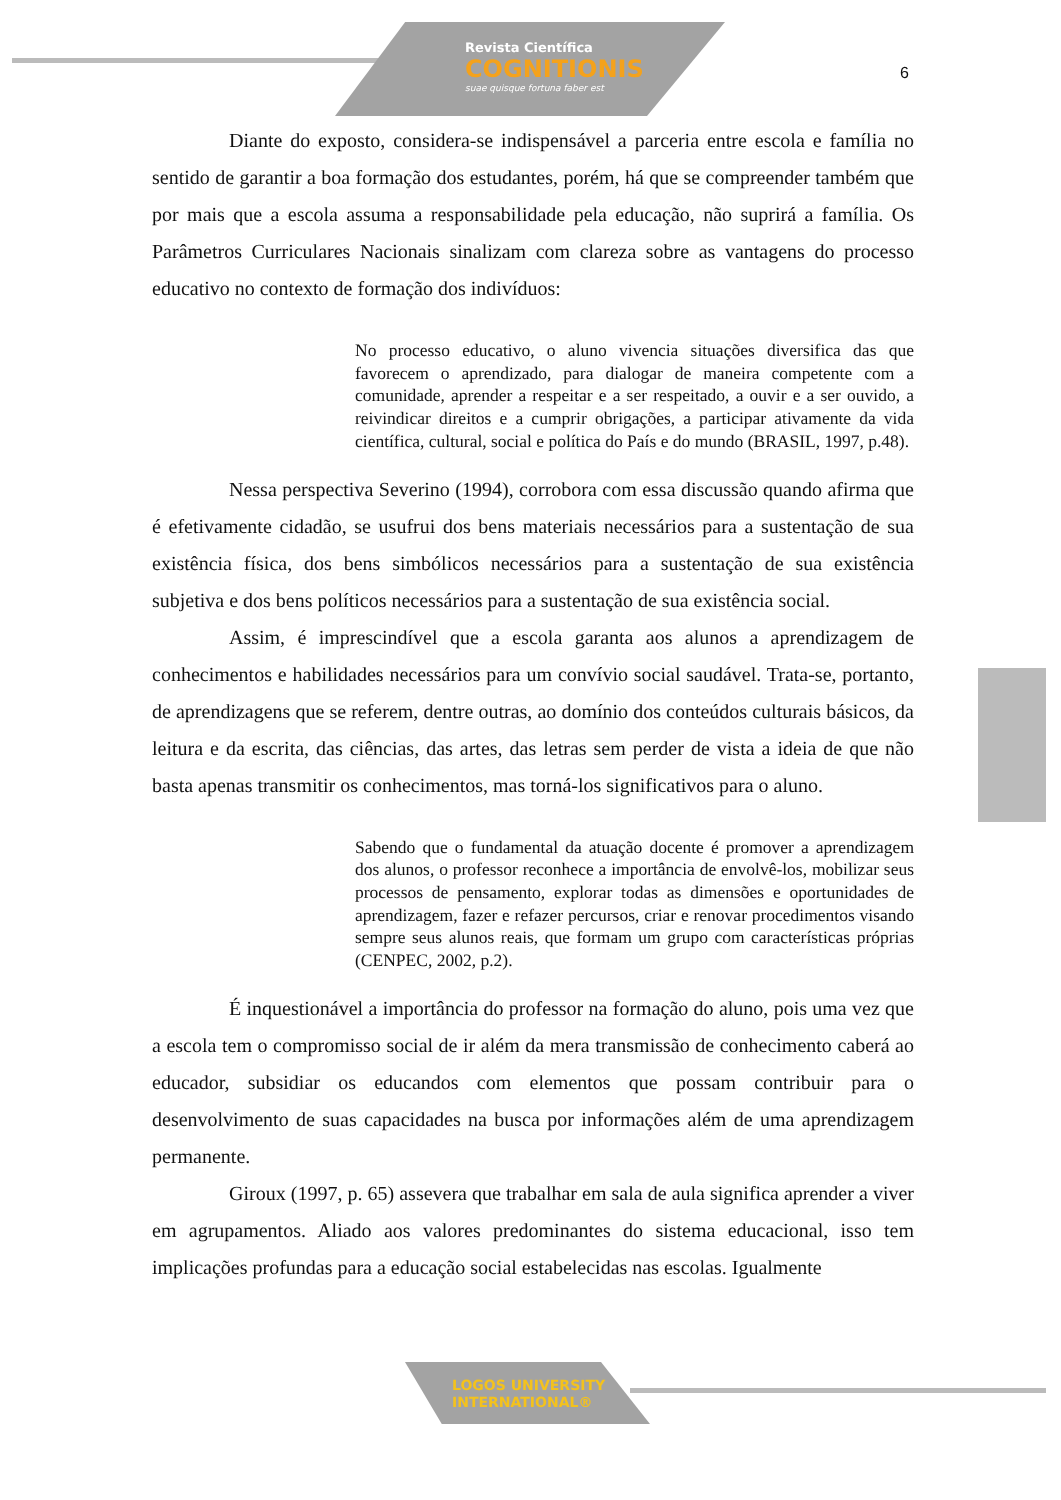Revista Científica
COGNITIONIS
suae quisque fortuna faber est
6
Diante do exposto, considera-se indispensável a parceria entre escola e família no sentido de garantir a boa formação dos estudantes, porém, há que se compreender também que por mais que a escola assuma a responsabilidade pela educação, não suprirá a família. Os Parâmetros Curriculares Nacionais sinalizam com clareza sobre as vantagens do processo educativo no contexto de formação dos indivíduos:
No processo educativo, o aluno vivencia situações diversifica das que favorecem o aprendizado, para dialogar de maneira competente com a comunidade, aprender a respeitar e a ser respeitado, a ouvir e a ser ouvido, a reivindicar direitos e a cumprir obrigações, a participar ativamente da vida científica, cultural, social e política do País e do mundo (BRASIL, 1997, p.48).
Nessa perspectiva Severino (1994), corrobora com essa discussão quando afirma que é efetivamente cidadão, se usufrui dos bens materiais necessários para a sustentação de sua existência física, dos bens simbólicos necessários para a sustentação de sua existência subjetiva e dos bens políticos necessários para a sustentação de sua existência social.
Assim, é imprescindível que a escola garanta aos alunos a aprendizagem de conhecimentos e habilidades necessários para um convívio social saudável. Trata-se, portanto, de aprendizagens que se referem, dentre outras, ao domínio dos conteúdos culturais básicos, da leitura e da escrita, das ciências, das artes, das letras sem perder de vista a ideia de que não basta apenas transmitir os conhecimentos, mas torná-los significativos para o aluno.
Sabendo que o fundamental da atuação docente é promover a aprendizagem dos alunos, o professor reconhece a importância de envolvê-los, mobilizar seus processos de pensamento, explorar todas as dimensões e oportunidades de aprendizagem, fazer e refazer percursos, criar e renovar procedimentos visando sempre seus alunos reais, que formam um grupo com características próprias (CENPEC, 2002, p.2).
É inquestionável a importância do professor na formação do aluno, pois uma vez que a escola tem o compromisso social de ir além da mera transmissão de conhecimento caberá ao educador, subsidiar os educandos com elementos que possam contribuir para o desenvolvimento de suas capacidades na busca por informações além de uma aprendizagem permanente.
Giroux (1997, p. 65) assevera que trabalhar em sala de aula significa aprender a viver em agrupamentos. Aliado aos valores predominantes do sistema educacional, isso tem implicações profundas para a educação social estabelecidas nas escolas. Igualmente
LOGOS UNIVERSITY
INTERNATIONAL®